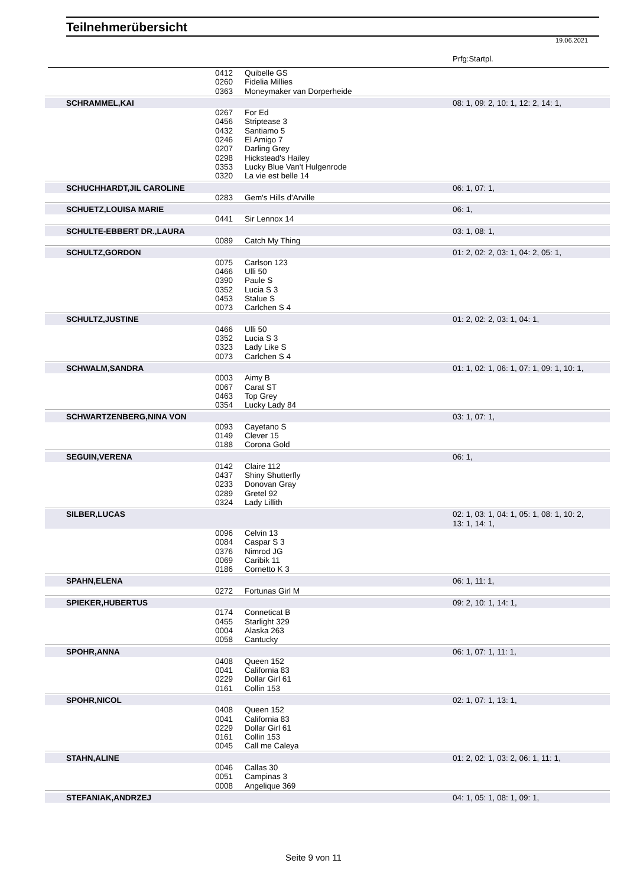Teilnehmerübersicht
19.06.2021
Prfg:Startpl.
| | 0412 | Quibelle GS | |
| | 0260 | Fidelia Millies | |
| | 0363 | Moneymaker van Dorperheide | |
| SCHRAMMEL,KAI | | | 08: 1, 09: 2, 10: 1, 12: 2, 14: 1, |
| | 0267 | For Ed | |
| | 0456 | Striptease 3 | |
| | 0432 | Santiamo 5 | |
| | 0246 | El Amigo 7 | |
| | 0207 | Darling Grey | |
| | 0298 | Hickstead's Hailey | |
| | 0353 | Lucky Blue Van't Hulgenrode | |
| | 0320 | La vie est belle 14 | |
| SCHUCHHARDT,JIL CAROLINE | | | 06: 1, 07: 1, |
| | 0283 | Gem's Hills d'Arville | |
| SCHUETZ,LOUISA MARIE | | | 06: 1, |
| | 0441 | Sir Lennox 14 | |
| SCHULTE-EBBERT DR.,LAURA | | | 03: 1, 08: 1, |
| | 0089 | Catch My Thing | |
| SCHULTZ,GORDON | | | 01: 2, 02: 2, 03: 1, 04: 2, 05: 1, |
| | 0075 | Carlson 123 | |
| | 0466 | Ulli 50 | |
| | 0390 | Paule S | |
| | 0352 | Lucia S 3 | |
| | 0453 | Stalue S | |
| | 0073 | Carlchen S 4 | |
| SCHULTZ,JUSTINE | | | 01: 2, 02: 2, 03: 1, 04: 1, |
| | 0466 | Ulli 50 | |
| | 0352 | Lucia S 3 | |
| | 0323 | Lady Like S | |
| | 0073 | Carlchen S 4 | |
| SCHWALM,SANDRA | | | 01: 1, 02: 1, 06: 1, 07: 1, 09: 1, 10: 1, |
| | 0003 | Aimy B | |
| | 0067 | Carat ST | |
| | 0463 | Top Grey | |
| | 0354 | Lucky Lady 84 | |
| SCHWARTZENBERG,NINA VON | | | 03: 1, 07: 1, |
| | 0093 | Cayetano S | |
| | 0149 | Clever 15 | |
| | 0188 | Corona Gold | |
| SEGUIN,VERENA | | | 06: 1, |
| | 0142 | Claire 112 | |
| | 0437 | Shiny Shutterfly | |
| | 0233 | Donovan Gray | |
| | 0289 | Gretel 92 | |
| | 0324 | Lady Lillith | |
| SILBER,LUCAS | | | 02: 1, 03: 1, 04: 1, 05: 1, 08: 1, 10: 2, 13: 1, 14: 1, |
| | 0096 | Celvin 13 | |
| | 0084 | Caspar S 3 | |
| | 0376 | Nimrod JG | |
| | 0069 | Caribik 11 | |
| | 0186 | Cornetto K 3 | |
| SPAHN,ELENA | | | 06: 1, 11: 1, |
| | 0272 | Fortunas Girl M | |
| SPIEKER,HUBERTUS | | | 09: 2, 10: 1, 14: 1, |
| | 0174 | Conneticat B | |
| | 0455 | Starlight 329 | |
| | 0004 | Alaska 263 | |
| | 0058 | Cantucky | |
| SPOHR,ANNA | | | 06: 1, 07: 1, 11: 1, |
| | 0408 | Queen 152 | |
| | 0041 | California 83 | |
| | 0229 | Dollar Girl 61 | |
| | 0161 | Collin 153 | |
| SPOHR,NICOL | | | 02: 1, 07: 1, 13: 1, |
| | 0408 | Queen 152 | |
| | 0041 | California 83 | |
| | 0229 | Dollar Girl 61 | |
| | 0161 | Collin 153 | |
| | 0045 | Call me Caleya | |
| STAHN,ALINE | | | 01: 2, 02: 1, 03: 2, 06: 1, 11: 1, |
| | 0046 | Callas 30 | |
| | 0051 | Campinas 3 | |
| | 0008 | Angelique 369 | |
| STEFANIAK,ANDRZEJ | | | 04: 1, 05: 1, 08: 1, 09: 1, |
Seite 9 von 11